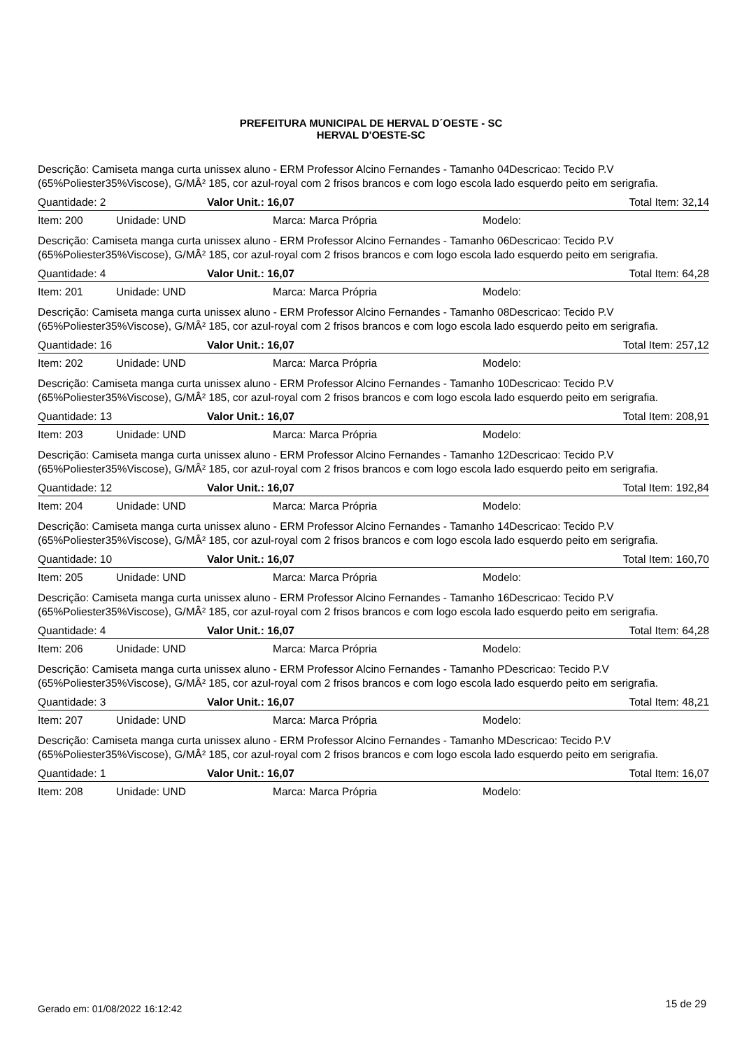PREFEITURA MUNICIPAL DE HERVAL D´OESTE - SC
HERVAL D'OESTE-SC
Descrição: Camiseta manga curta unissex aluno - ERM Professor Alcino Fernandes - Tamanho 04Descricao: Tecido P.V (65%Poliester35%Viscose), G/MÂ² 185, cor azul-royal com 2 frisos brancos e com logo escola lado esquerdo peito em serigrafia.
Quantidade: 2 Valor Unit.: 16,07 Total Item: 32,14
Item: 200 Unidade: UND Marca: Marca Própria Modelo:
Descrição: Camiseta manga curta unissex aluno - ERM Professor Alcino Fernandes - Tamanho 06Descricao: Tecido P.V (65%Poliester35%Viscose), G/MÂ² 185, cor azul-royal com 2 frisos brancos e com logo escola lado esquerdo peito em serigrafia.
Quantidade: 4 Valor Unit.: 16,07 Total Item: 64,28
Item: 201 Unidade: UND Marca: Marca Própria Modelo:
Descrição: Camiseta manga curta unissex aluno - ERM Professor Alcino Fernandes - Tamanho 08Descricao: Tecido P.V (65%Poliester35%Viscose), G/MÂ² 185, cor azul-royal com 2 frisos brancos e com logo escola lado esquerdo peito em serigrafia.
Quantidade: 16 Valor Unit.: 16,07 Total Item: 257,12
Item: 202 Unidade: UND Marca: Marca Própria Modelo:
Descrição: Camiseta manga curta unissex aluno - ERM Professor Alcino Fernandes - Tamanho 10Descricao: Tecido P.V (65%Poliester35%Viscose), G/MÂ² 185, cor azul-royal com 2 frisos brancos e com logo escola lado esquerdo peito em serigrafia.
Quantidade: 13 Valor Unit.: 16,07 Total Item: 208,91
Item: 203 Unidade: UND Marca: Marca Própria Modelo:
Descrição: Camiseta manga curta unissex aluno - ERM Professor Alcino Fernandes - Tamanho 12Descricao: Tecido P.V (65%Poliester35%Viscose), G/MÂ² 185, cor azul-royal com 2 frisos brancos e com logo escola lado esquerdo peito em serigrafia.
Quantidade: 12 Valor Unit.: 16,07 Total Item: 192,84
Item: 204 Unidade: UND Marca: Marca Própria Modelo:
Descrição: Camiseta manga curta unissex aluno - ERM Professor Alcino Fernandes - Tamanho 14Descricao: Tecido P.V (65%Poliester35%Viscose), G/MÂ² 185, cor azul-royal com 2 frisos brancos e com logo escola lado esquerdo peito em serigrafia.
Quantidade: 10 Valor Unit.: 16,07 Total Item: 160,70
Item: 205 Unidade: UND Marca: Marca Própria Modelo:
Descrição: Camiseta manga curta unissex aluno - ERM Professor Alcino Fernandes - Tamanho 16Descricao: Tecido P.V (65%Poliester35%Viscose), G/MÂ² 185, cor azul-royal com 2 frisos brancos e com logo escola lado esquerdo peito em serigrafia.
Quantidade: 4 Valor Unit.: 16,07 Total Item: 64,28
Item: 206 Unidade: UND Marca: Marca Própria Modelo:
Descrição: Camiseta manga curta unissex aluno - ERM Professor Alcino Fernandes - Tamanho PDescricao: Tecido P.V (65%Poliester35%Viscose), G/MÂ² 185, cor azul-royal com 2 frisos brancos e com logo escola lado esquerdo peito em serigrafia.
Quantidade: 3 Valor Unit.: 16,07 Total Item: 48,21
Item: 207 Unidade: UND Marca: Marca Própria Modelo:
Descrição: Camiseta manga curta unissex aluno - ERM Professor Alcino Fernandes - Tamanho MDescricao: Tecido P.V (65%Poliester35%Viscose), G/MÂ² 185, cor azul-royal com 2 frisos brancos e com logo escola lado esquerdo peito em serigrafia.
Quantidade: 1 Valor Unit.: 16,07 Total Item: 16,07
Item: 208 Unidade: UND Marca: Marca Própria Modelo:
Gerado em: 01/08/2022 16:12:42 15 de 29